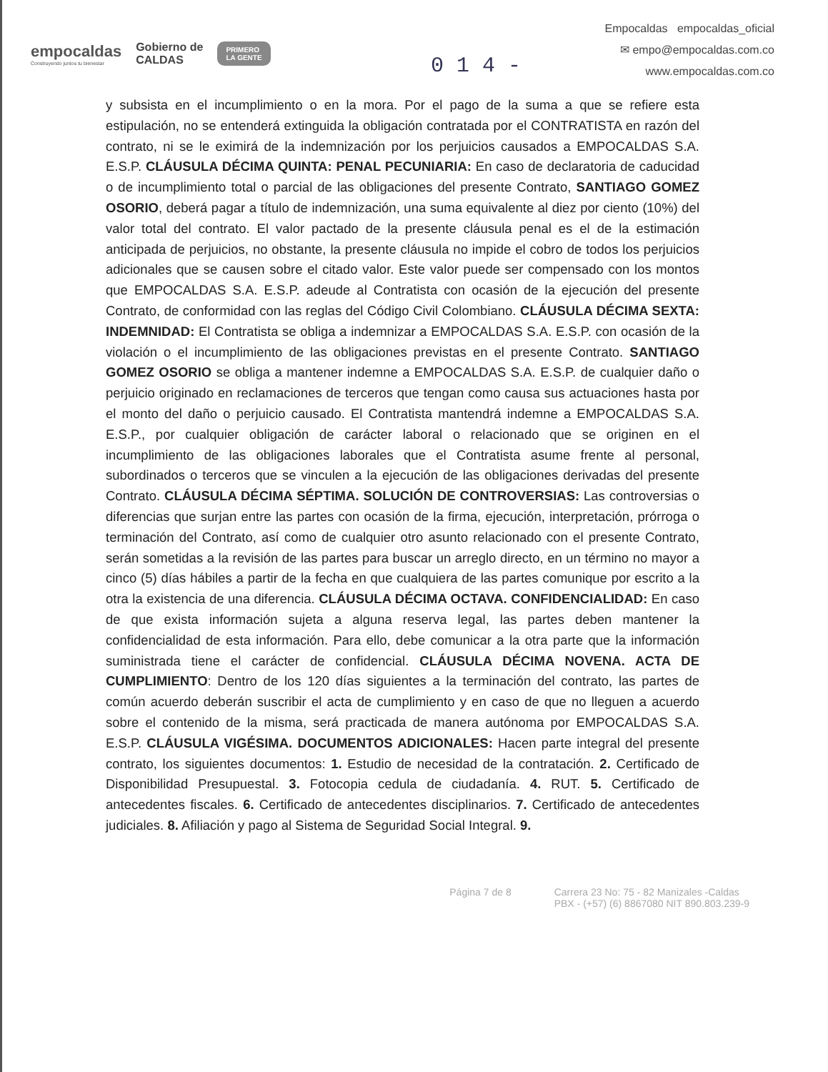empocaldas
Construyendo juntos tu bienestar
Gobierno de
CALDAS
PRIMERO
LA GENTE
Empocaldas empocaldas_oficial
✉ empo@empocaldas.com.co
www.empocaldas.com.co
0 1 4 -
y subsista en el incumplimiento o en la mora. Por el pago de la suma a que se refiere esta estipulación, no se entenderá extinguida la obligación contratada por el CONTRATISTA en razón del contrato, ni se le eximirá de la indemnización por los perjuicios causados a EMPOCALDAS S.A. E.S.P. CLÁUSULA DÉCIMA QUINTA: PENAL PECUNIARIA: En caso de declaratoria de caducidad o de incumplimiento total o parcial de las obligaciones del presente Contrato, SANTIAGO GOMEZ OSORIO, deberá pagar a título de indemnización, una suma equivalente al diez por ciento (10%) del valor total del contrato. El valor pactado de la presente cláusula penal es el de la estimación anticipada de perjuicios, no obstante, la presente cláusula no impide el cobro de todos los perjuicios adicionales que se causen sobre el citado valor. Este valor puede ser compensado con los montos que EMPOCALDAS S.A. E.S.P. adeude al Contratista con ocasión de la ejecución del presente Contrato, de conformidad con las reglas del Código Civil Colombiano. CLÁUSULA DÉCIMA SEXTA: INDEMNIDAD: El Contratista se obliga a indemnizar a EMPOCALDAS S.A. E.S.P. con ocasión de la violación o el incumplimiento de las obligaciones previstas en el presente Contrato. SANTIAGO GOMEZ OSORIO se obliga a mantener indemne a EMPOCALDAS S.A. E.S.P. de cualquier daño o perjuicio originado en reclamaciones de terceros que tengan como causa sus actuaciones hasta por el monto del daño o perjuicio causado. El Contratista mantendrá indemne a EMPOCALDAS S.A. E.S.P., por cualquier obligación de carácter laboral o relacionado que se originen en el incumplimiento de las obligaciones laborales que el Contratista asume frente al personal, subordinados o terceros que se vinculen a la ejecución de las obligaciones derivadas del presente Contrato. CLÁUSULA DÉCIMA SÉPTIMA. SOLUCIÓN DE CONTROVERSIAS: Las controversias o diferencias que surjan entre las partes con ocasión de la firma, ejecución, interpretación, prórroga o terminación del Contrato, así como de cualquier otro asunto relacionado con el presente Contrato, serán sometidas a la revisión de las partes para buscar un arreglo directo, en un término no mayor a cinco (5) días hábiles a partir de la fecha en que cualquiera de las partes comunique por escrito a la otra la existencia de una diferencia. CLÁUSULA DÉCIMA OCTAVA. CONFIDENCIALIDAD: En caso de que exista información sujeta a alguna reserva legal, las partes deben mantener la confidencialidad de esta información. Para ello, debe comunicar a la otra parte que la información suministrada tiene el carácter de confidencial. CLÁUSULA DÉCIMA NOVENA. ACTA DE CUMPLIMIENTO: Dentro de los 120 días siguientes a la terminación del contrato, las partes de común acuerdo deberán suscribir el acta de cumplimiento y en caso de que no lleguen a acuerdo sobre el contenido de la misma, será practicada de manera autónoma por EMPOCALDAS S.A. E.S.P. CLÁUSULA VIGÉSIMA. DOCUMENTOS ADICIONALES: Hacen parte integral del presente contrato, los siguientes documentos: 1. Estudio de necesidad de la contratación. 2. Certificado de Disponibilidad Presupuestal. 3. Fotocopia cedula de ciudadanía. 4. RUT. 5. Certificado de antecedentes fiscales. 6. Certificado de antecedentes disciplinarios. 7. Certificado de antecedentes judiciales. 8. Afiliación y pago al Sistema de Seguridad Social Integral. 9.
Página 7 de 8 Carrera 23 No: 75 - 82 Manizales -Caldas
PBX - (+57) (6) 8867080 NIT 890.803.239-9